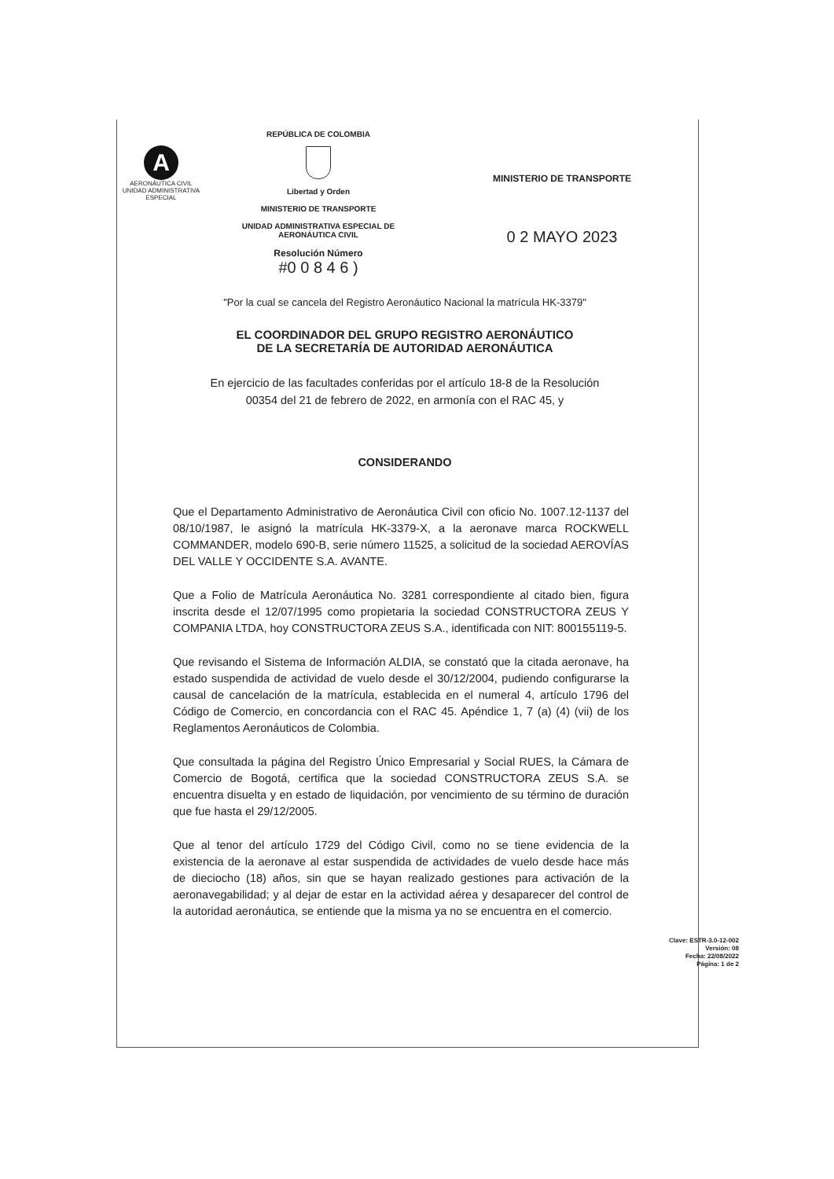A
AERONÁUTICA CIVIL
UNIDAD ADMINISTRATIVA ESPECIAL
REPÚBLICA DE COLOMBIA
Libertad y Orden
MINISTERIO DE TRANSPORTE
UNIDAD ADMINISTRATIVA ESPECIAL DE
AERONÁUTICA CIVIL
Resolución Número
#0 0 8 4 6 )
MINISTERIO DE TRANSPORTE
0 2 MAYO 2023
"Por la cual se cancela del Registro Aeronáutico Nacional la matrícula HK-3379"
EL COORDINADOR DEL GRUPO REGISTRO AERONÁUTICO
DE LA SECRETARÍA DE AUTORIDAD AERONÁUTICA
En ejercicio de las facultades conferidas por el artículo 18-8 de la Resolución
00354 del 21 de febrero de 2022, en armonía con el RAC 45, y
CONSIDERANDO
Que el Departamento Administrativo de Aeronáutica Civil con oficio No. 1007.12-1137 del 08/10/1987, le asignó la matrícula HK-3379-X, a la aeronave marca ROCKWELL COMMANDER, modelo 690-B, serie número 11525, a solicitud de la sociedad AEROVÍAS DEL VALLE Y OCCIDENTE S.A. AVANTE.
Que a Folio de Matrícula Aeronáutica No. 3281 correspondiente al citado bien, figura inscrita desde el 12/07/1995 como propietaria la sociedad CONSTRUCTORA ZEUS Y COMPANIA LTDA, hoy CONSTRUCTORA ZEUS S.A., identificada con NIT: 800155119-5.
Que revisando el Sistema de Información ALDIA, se constató que la citada aeronave, ha estado suspendida de actividad de vuelo desde el 30/12/2004, pudiendo configurarse la causal de cancelación de la matrícula, establecida en el numeral 4, artículo 1796 del Código de Comercio, en concordancia con el RAC 45. Apéndice 1, 7 (a) (4) (vii) de los Reglamentos Aeronáuticos de Colombia.
Que consultada la página del Registro Único Empresarial y Social RUES, la Cámara de Comercio de Bogotá, certifica que la sociedad CONSTRUCTORA ZEUS S.A. se encuentra disuelta y en estado de liquidación, por vencimiento de su término de duración que fue hasta el 29/12/2005.
Que al tenor del artículo 1729 del Código Civil, como no se tiene evidencia de la existencia de la aeronave al estar suspendida de actividades de vuelo desde hace más de dieciocho (18) años, sin que se hayan realizado gestiones para activación de la aeronavegabilidad; y al dejar de estar en la actividad aérea y desaparecer del control de la autoridad aeronáutica, se entiende que la misma ya no se encuentra en el comercio.
Clave: ESTR-3.0-12-002
Versión: 08
Fecha: 22/08/2022
Página: 1 de 2